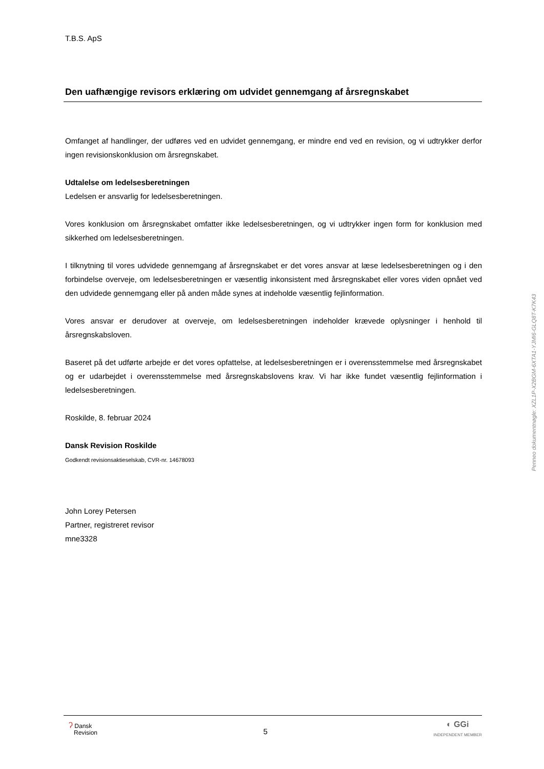T.B.S. ApS
Den uafhængige revisors erklæring om udvidet gennemgang af årsregnskabet
Omfanget af handlinger, der udføres ved en udvidet gennemgang, er mindre end ved en revision, og vi udtrykker derfor ingen revisionskonklusion om årsregnskabet.
Udtalelse om ledelsesberetningen
Ledelsen er ansvarlig for ledelsesberetningen.
Vores konklusion om årsregnskabet omfatter ikke ledelsesberetningen, og vi udtrykker ingen form for konklusion med sikkerhed om ledelsesberetningen.
I tilknytning til vores udvidede gennemgang af årsregnskabet er det vores ansvar at læse ledelsesberetningen og i den forbindelse overveje, om ledelsesberetningen er væsentlig inkonsistent med årsregnskabet eller vores viden opnået ved den udvidede gennemgang eller på anden måde synes at indeholde væsentlig fejlinformation.
Vores ansvar er derudover at overveje, om ledelsesberetningen indeholder krævede oplysninger i henhold til årsregnskabsloven.
Baseret på det udførte arbejde er det vores opfattelse, at ledelsesberetningen er i overensstemmelse med årsregnskabet og er udarbejdet i overensstemmelse med årsregnskabslovens krav. Vi har ikke fundet væsentlig fejlinformation i ledelsesberetningen.
Roskilde, 8. februar 2024
Dansk Revision Roskilde
Godkendt revisionsaktieselskab, CVR-nr. 14678093
John Lorey Petersen
Partner, registreret revisor
mne3328
Penneo dokumentnøgle: XZL1P-X2BGM-6XTA1-YJMI6-GLQ8T-K7K43
ʔ Dansk
Revision
5
◐ GGi
INDEPENDENT MEMBER